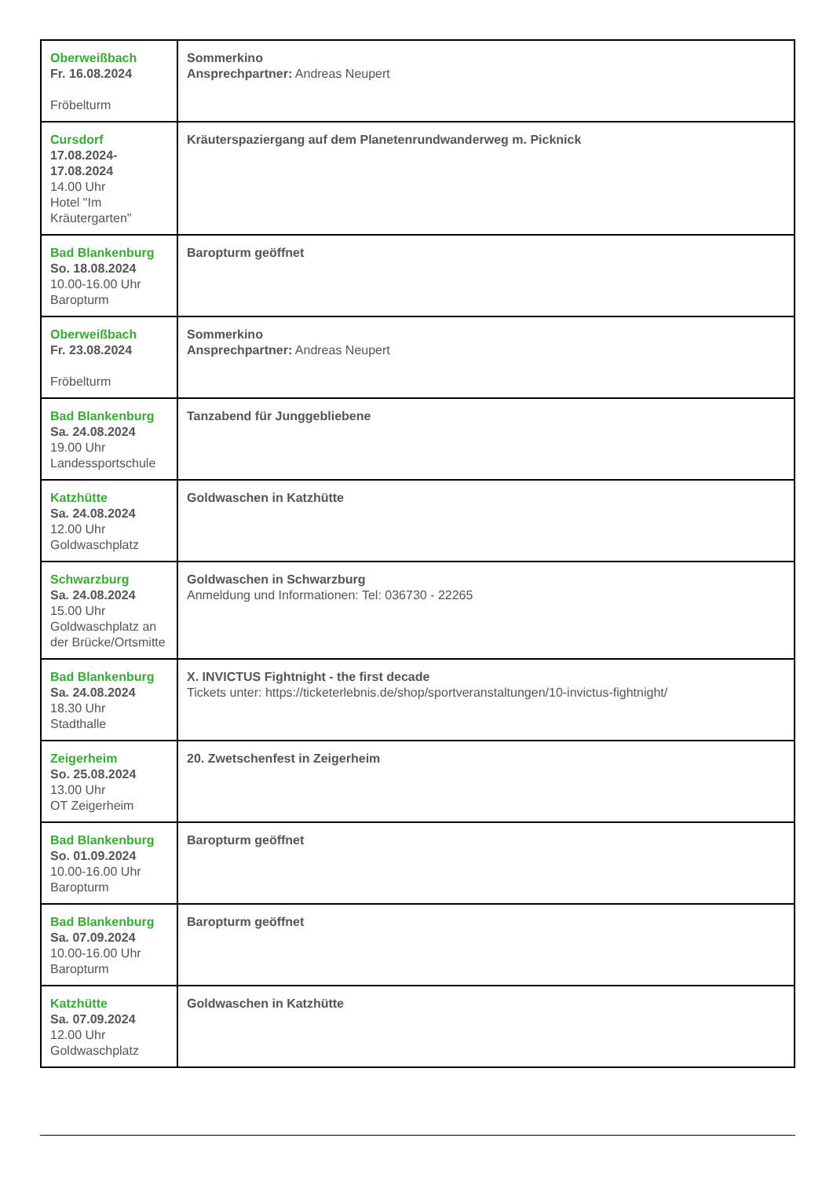| Oberweißbach Fr. 16.08.2024 Fröbelturm | Sommerkino Ansprechpartner: Andreas Neupert |
| Cursdorf 17.08.2024- 17.08.2024 14.00 Uhr Hotel "Im Kräutergarten" | Kräuterspaziergang auf dem Planetenrundwanderweg m. Picknick |
| Bad Blankenburg So. 18.08.2024 10.00-16.00 Uhr Baropturm | Baropturm geöffnet |
| Oberweißbach Fr. 23.08.2024 Fröbelturm | Sommerkino Ansprechpartner: Andreas Neupert |
| Bad Blankenburg Sa. 24.08.2024 19.00 Uhr Landessportschule | Tanzabend für Junggebliebene |
| Katzhütte Sa. 24.08.2024 12.00 Uhr Goldwaschplatz | Goldwaschen in Katzhütte |
| Schwarzburg Sa. 24.08.2024 15.00 Uhr Goldwaschplatz an der Brücke/Ortsmitte | Goldwaschen in Schwarzburg Anmeldung und Informationen: Tel: 036730 - 22265 |
| Bad Blankenburg Sa. 24.08.2024 18.30 Uhr Stadthalle | X. INVICTUS Fightnight - the first decade Tickets unter: https://ticketerlebnis.de/shop/sportveranstaltungen/10-invictus-fightnight/ |
| Zeigerheim So. 25.08.2024 13.00 Uhr OT Zeigerheim | 20. Zwetschenfest in Zeigerheim |
| Bad Blankenburg So. 01.09.2024 10.00-16.00 Uhr Baropturm | Baropturm geöffnet |
| Bad Blankenburg Sa. 07.09.2024 10.00-16.00 Uhr Baropturm | Baropturm geöffnet |
| Katzhütte Sa. 07.09.2024 12.00 Uhr Goldwaschplatz | Goldwaschen in Katzhütte |